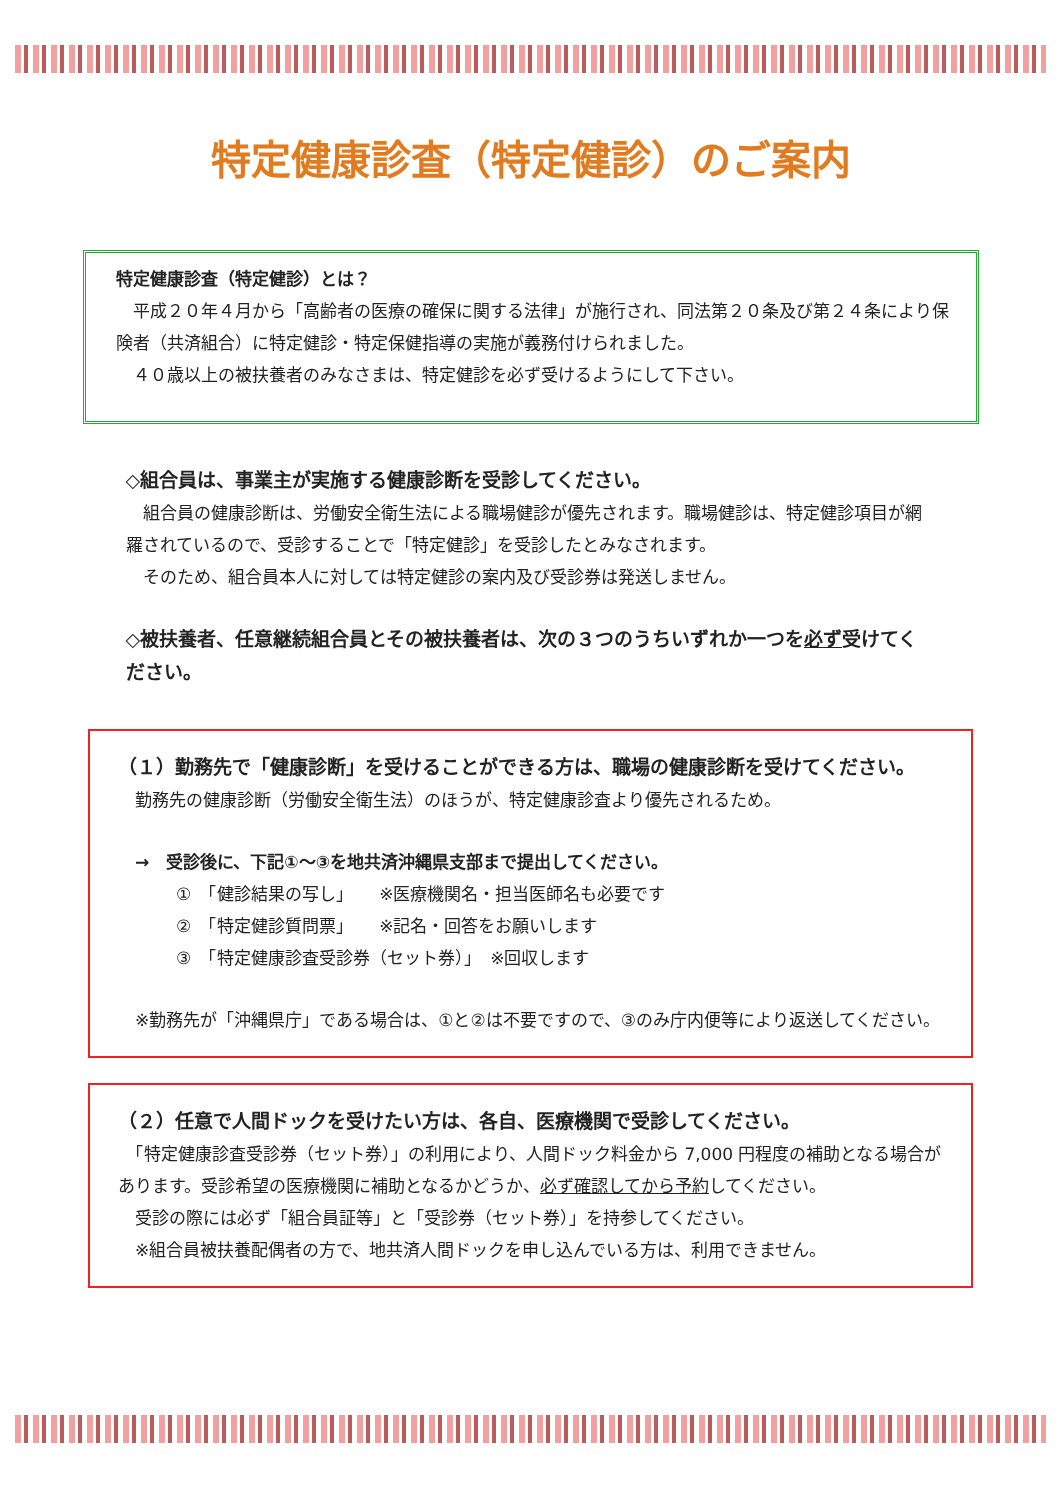特定健康診査（特定健診）のご案内
特定健康診査（特定健診）とは？
　平成２０年４月から「高齢者の医療の確保に関する法律」が施行され、同法第２０条及び第２４条により保険者（共済組合）に特定健診・特定保健指導の実施が義務付けられました。
　４０歳以上の被扶養者のみなさまは、特定健診を必ず受けるようにして下さい。
◇組合員は、事業主が実施する健康診断を受診してください。
　組合員の健康診断は、労働安全衛生法による職場健診が優先されます。職場健診は、特定健診項目が網羅されているので、受診することで「特定健診」を受診したとみなされます。
　そのため、組合員本人に対しては特定健診の案内及び受診券は発送しません。
◇被扶養者、任意継続組合員とその被扶養者は、次の３つのうちいずれか一つを必ず受けてください。
（１）勤務先で「健康診断」を受けることができる方は、職場の健康診断を受けてください。
　勤務先の健康診断（労働安全衛生法）のほうが、特定健康診査より優先されるため。
　→　受診後に、下記①～③を地共済沖縄県支部まで提出してください。
①　「健診結果の写し」　　※医療機関名・担当医師名も必要です
②　「特定健診質問票」　　※記名・回答をお願いします
③　「特定健康診査受診券（セット券）」　※回収します
　※勤務先が「沖縄県庁」である場合は、①と②は不要ですので、③のみ庁内便等により返送してください。
（２）任意で人間ドックを受けたい方は、各自、医療機関で受診してください。
　「特定健康診査受診券（セット券）」の利用により、人間ドック料金から 7,000 円程度の補助となる場合があります。受診希望の医療機関に補助となるかどうか、必ず確認してから予約してください。
　受診の際には必ず「組合員証等」と「受診券（セット券）」を持参してください。
　※組合員被扶養配偶者の方で、地共済人間ドックを申し込んでいる方は、利用できません。